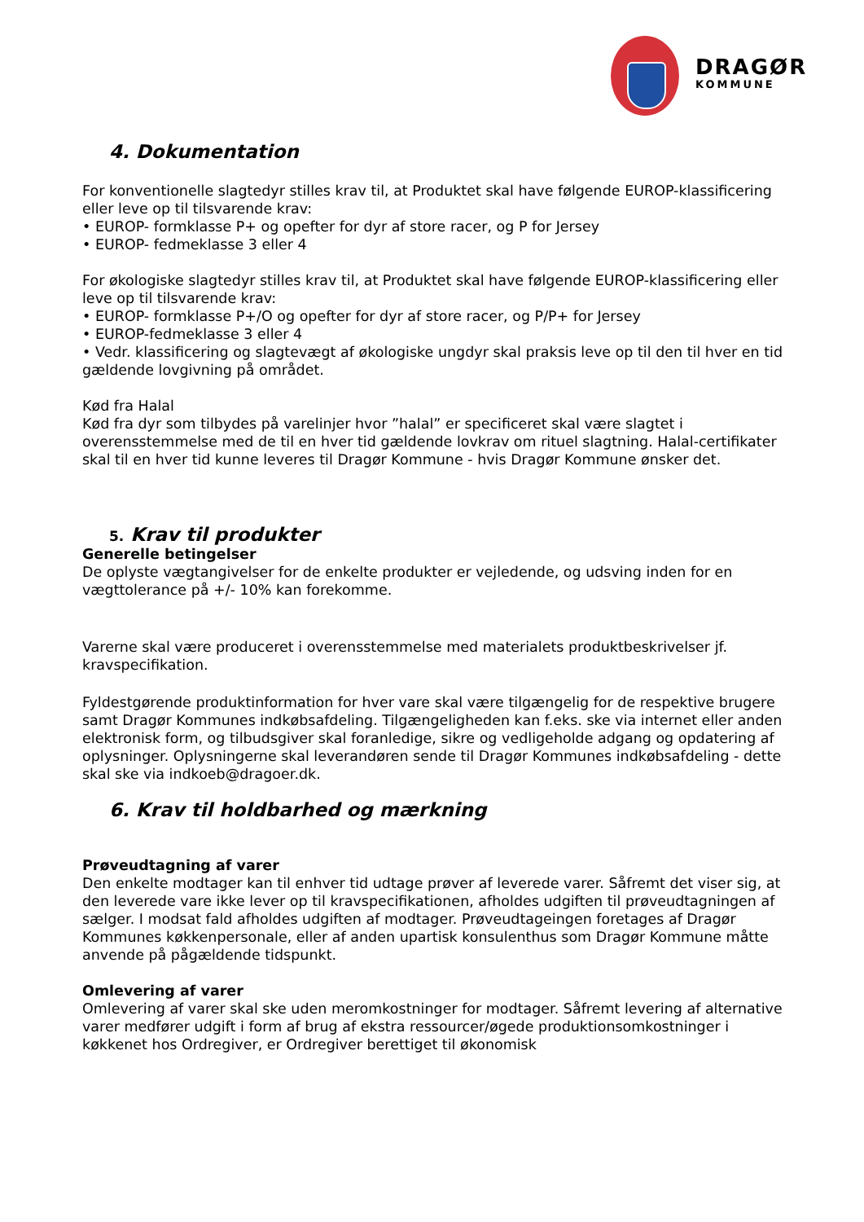DRAGØR
KOMMUNE
4. Dokumentation
For konventionelle slagtedyr stilles krav til, at Produktet skal have følgende EUROP-klassificering eller leve op til tilsvarende krav:
• EUROP- formklasse P+ og opefter for dyr af store racer, og P for Jersey
• EUROP- fedmeklasse 3 eller 4
For økologiske slagtedyr stilles krav til, at Produktet skal have følgende EUROP-klassificering eller leve op til tilsvarende krav:
• EUROP- formklasse P+/O og opefter for dyr af store racer, og P/P+ for Jersey
• EUROP-fedmeklasse 3 eller 4
• Vedr. klassificering og slagtevægt af økologiske ungdyr skal praksis leve op til den til hver en tid gældende lovgivning på området.
Kød fra Halal
Kød fra dyr som tilbydes på varelinjer hvor ”halal” er specificeret skal være slagtet i overensstemmelse med de til en hver tid gældende lovkrav om rituel slagtning. Halal-certifikater skal til en hver tid kunne leveres til Dragør Kommune - hvis Dragør Kommune ønsker det.
5. Krav til produkter
Generelle betingelser
De oplyste vægtangivelser for de enkelte produkter er vejledende, og udsving inden for en vægttolerance på +/- 10% kan forekomme.
Varerne skal være produceret i overensstemmelse med materialets produktbeskrivelser jf. kravspecifikation.
Fyldestgørende produktinformation for hver vare skal være tilgængelig for de respektive brugere samt Dragør Kommunes indkøbsafdeling. Tilgængeligheden kan f.eks. ske via internet eller anden elektronisk form, og tilbudsgiver skal foranledige, sikre og vedligeholde adgang og opdatering af oplysninger. Oplysningerne skal leverandøren sende til Dragør Kommunes indkøbsafdeling - dette skal ske via indkoeb@dragoer.dk.
6. Krav til holdbarhed og mærkning
Prøveudtagning af varer
Den enkelte modtager kan til enhver tid udtage prøver af leverede varer. Såfremt det viser sig, at den leverede vare ikke lever op til kravspecifikationen, afholdes udgiften til prøveudtagningen af sælger. I modsat fald afholdes udgiften af modtager. Prøveudtageingen foretages af Dragør Kommunes køkkenpersonale, eller af anden upartisk konsulenthus som Dragør Kommune måtte anvende på pågældende tidspunkt.
Omlevering af varer
Omlevering af varer skal ske uden meromkostninger for modtager. Såfremt levering af alternative varer medfører udgift i form af brug af ekstra ressourcer/øgede produktionsomkostninger i køkkenet hos Ordregiver, er Ordregiver berettiget til økonomisk